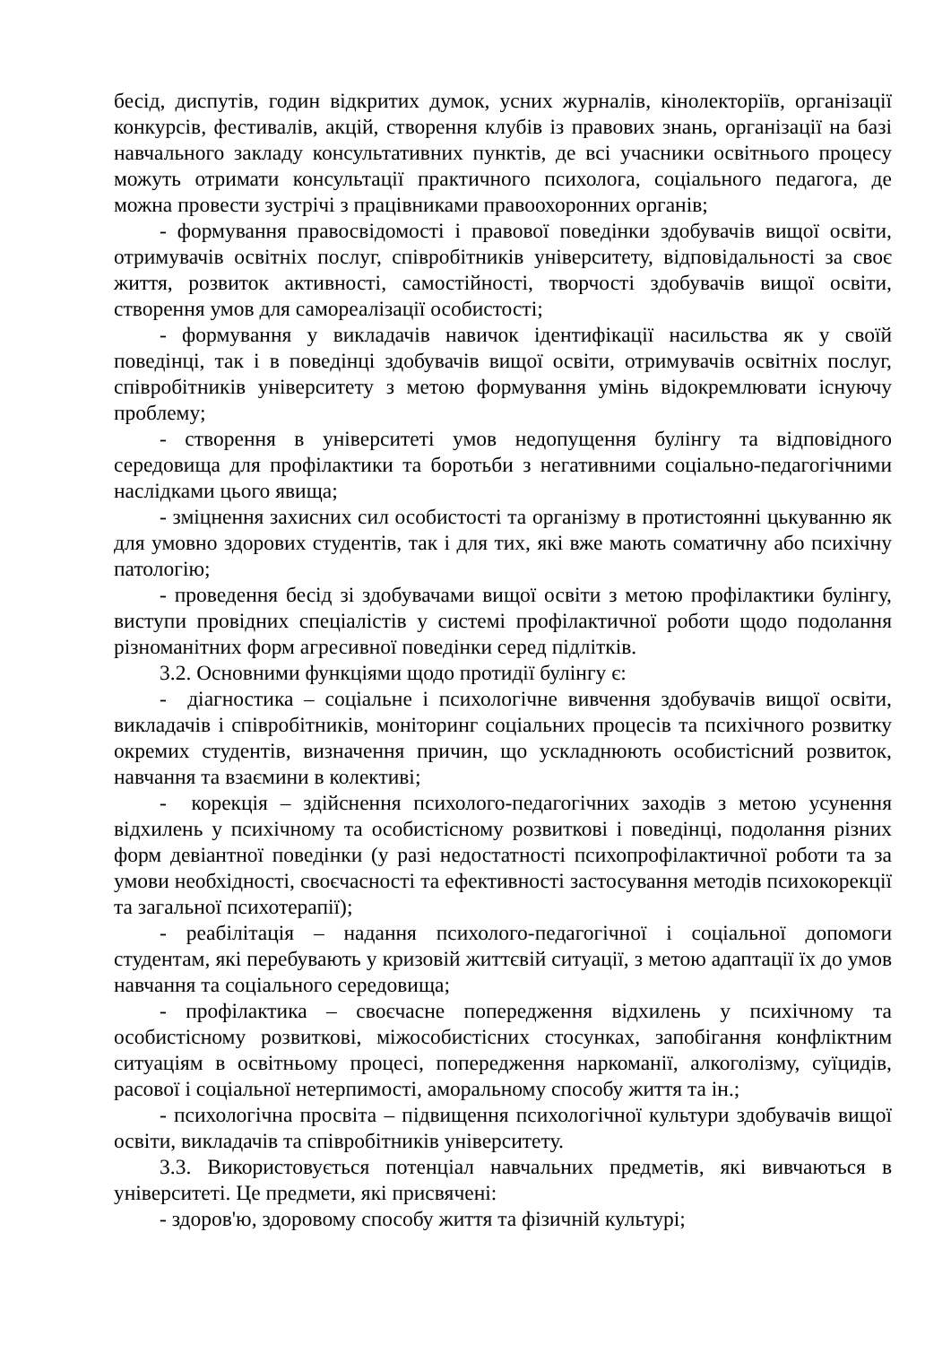бесід, диспутів, годин відкритих думок, усних журналів, кінолекторіїв, організації конкурсів, фестивалів, акцій, створення клубів із правових знань, організації на базі навчального закладу консультативних пунктів, де всі учасники освітнього процесу можуть отримати консультації практичного психолога, соціального педагога, де можна провести зустрічі з працівниками правоохоронних органів;
- формування правосвідомості і правової поведінки здобувачів вищої освіти, отримувачів освітніх послуг, співробітників університету, відповідальності за своє життя, розвиток активності, самостійності, творчості здобувачів вищої освіти, створення умов для самореалізації особистості;
- формування у викладачів навичок ідентифікації насильства як у своїй поведінці, так і в поведінці здобувачів вищої освіти, отримувачів освітніх послуг, співробітників університету з метою формування умінь відокремлювати існуючу проблему;
- створення в університеті умов недопущення булінгу та відповідного середовища для профілактики та боротьби з негативними соціально-педагогічними наслідками цього явища;
- зміцнення захисних сил особистості та організму в протистоянні цькуванню як для умовно здорових студентів, так і для тих, які вже мають соматичну або психічну патологію;
- проведення бесід зі здобувачами вищої освіти з метою профілактики булінгу, виступи провідних спеціалістів у системі профілактичної роботи щодо подолання різноманітних форм агресивної поведінки серед підлітків.
3.2. Основними функціями щодо протидії булінгу є:
- діагностика – соціальне і психологічне вивчення здобувачів вищої освіти, викладачів і співробітників, моніторинг соціальних процесів та психічного розвитку окремих студентів, визначення причин, що ускладнюють особистісний розвиток, навчання та взаємини в колективі;
- корекція – здійснення психолого-педагогічних заходів з метою усунення відхилень у психічному та особистісному розвиткові і поведінці, подолання різних форм девіантної поведінки (у разі недостатності психопрофілактичної роботи та за умови необхідності, своєчасності та ефективності застосування методів психокорекції та загальної психотерапії);
- реабілітація – надання психолого-педагогічної і соціальної допомоги студентам, які перебувають у кризовій життєвій ситуації, з метою адаптації їх до умов навчання та соціального середовища;
- профілактика – своєчасне попередження відхилень у психічному та особистісному розвиткові, міжособистісних стосунках, запобігання конфліктним ситуаціям в освітньому процесі, попередження наркоманії, алкоголізму, суїцидів, расової і соціальної нетерпимості, аморальному способу життя та ін.;
- психологічна просвіта – підвищення психологічної культури здобувачів вищої освіти, викладачів та співробітників університету.
3.3. Використовується потенціал навчальних предметів, які вивчаються в університеті. Це предмети, які присвячені:
- здоров'ю, здоровому способу життя та фізичній культурі;